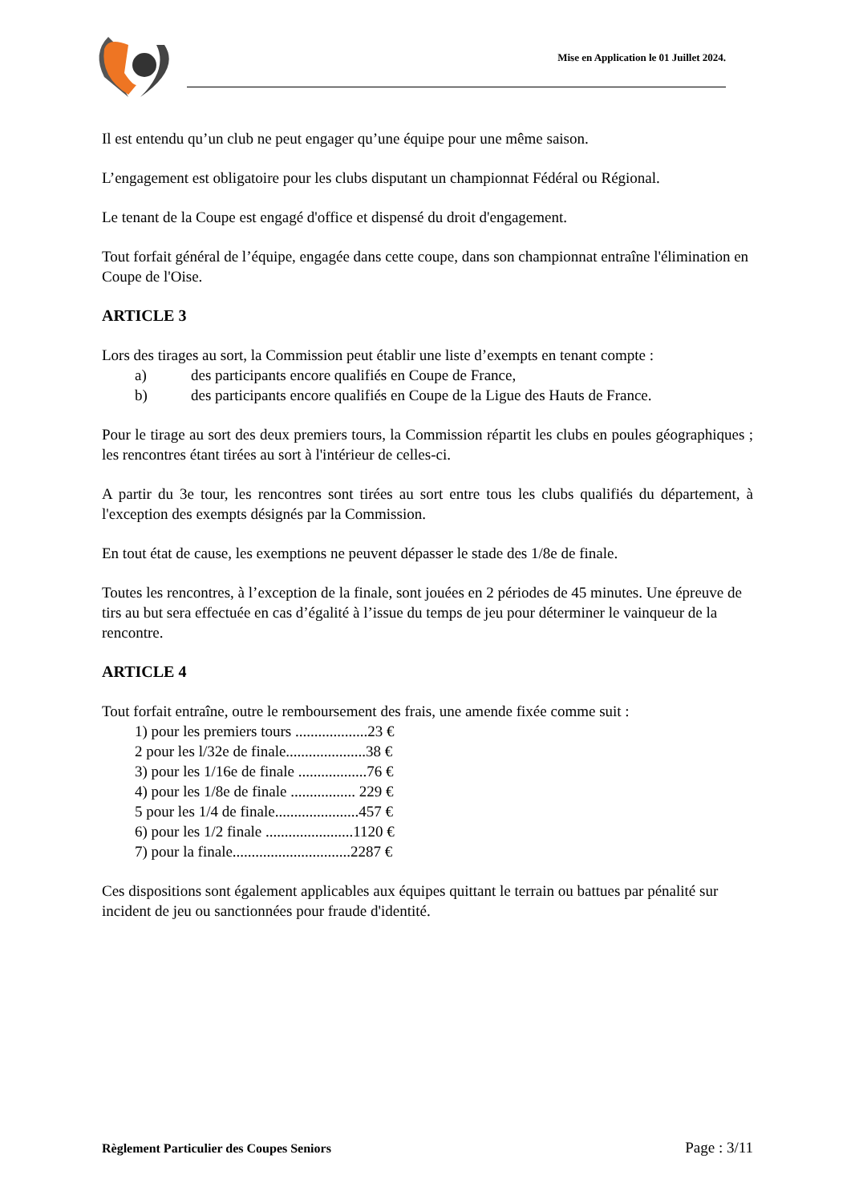Mise en Application le 01 Juillet 2024.
Il est entendu qu’un club ne peut engager qu’une équipe pour une même saison.
L’engagement est obligatoire pour les clubs disputant un championnat Fédéral ou Régional.
Le tenant de la Coupe est engagé d'office et dispensé du droit d'engagement.
Tout forfait général de l’équipe, engagée dans cette coupe, dans son championnat entraîne l'élimination en Coupe de l'Oise.
ARTICLE 3
Lors des tirages au sort, la Commission peut établir une liste d’exempts en tenant compte :
a) des participants encore qualifiés en Coupe de France,
b) des participants encore qualifiés en Coupe de la Ligue des Hauts de France.
Pour le tirage au sort des deux premiers tours, la Commission répartit les clubs en poules géographiques ; les rencontres étant tirées au sort à l'intérieur de celles-ci.
A partir du 3e tour, les rencontres sont tirées au sort entre tous les clubs qualifiés du département, à l'exception des exempts désignés par la Commission.
En tout état de cause, les exemptions ne peuvent dépasser le stade des 1/8e de finale.
Toutes les rencontres, à l’exception de la finale, sont jouées en 2 périodes de 45 minutes. Une épreuve de tirs au but sera effectuée en cas d’égalité à l’issue du temps de jeu pour déterminer le vainqueur de la rencontre.
ARTICLE 4
Tout forfait entraîne, outre le remboursement des frais, une amende fixée comme suit :
1) pour les premiers tours ...................23 €
2 pour les l/32e de finale.....................38 €
3) pour les 1/16e de finale ..................76 €
4) pour les 1/8e de finale ................. 229 €
5 pour les 1/4 de finale......................457 €
6) pour les 1/2 finale .......................1120 €
7) pour la finale...............................2287 €
Ces dispositions sont également applicables aux équipes quittant le terrain ou battues par pénalité sur incident de jeu ou sanctionnées pour fraude d'identité.
Règlement Particulier des Coupes Seniors Page : 3/11